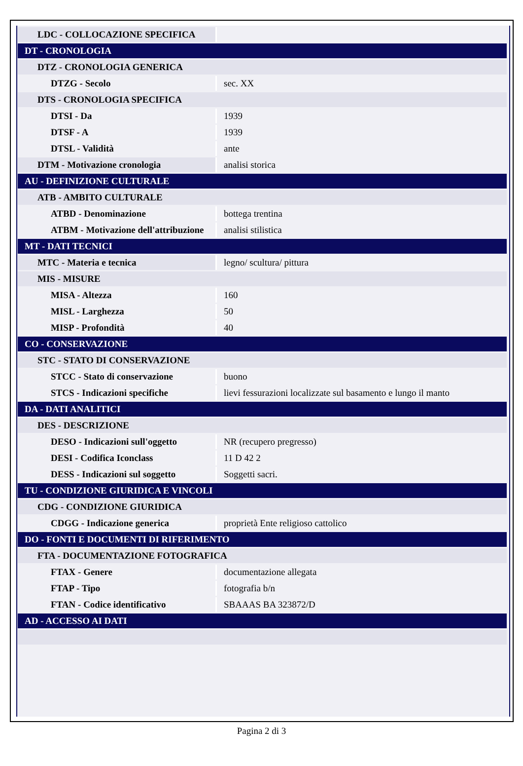| LDC - COLLOCAZIONE SPECIFICA | |
| DT - CRONOLOGIA | |
| DTZ - CRONOLOGIA GENERICA | |
| DTZG - Secolo | sec. XX |
| DTS - CRONOLOGIA SPECIFICA | |
| DTSI - Da | 1939 |
| DTSF - A | 1939 |
| DTSL - Validità | ante |
| DTM - Motivazione cronologia | analisi storica |
| AU - DEFINIZIONE CULTURALE | |
| ATB - AMBITO CULTURALE | |
| ATBD - Denominazione | bottega trentina |
| ATBM - Motivazione dell'attribuzione | analisi stilistica |
| MT - DATI TECNICI | |
| MTC - Materia e tecnica | legno/ scultura/ pittura |
| MIS - MISURE | |
| MISA - Altezza | 160 |
| MISL - Larghezza | 50 |
| MISP - Profondità | 40 |
| CO - CONSERVAZIONE | |
| STC - STATO DI CONSERVAZIONE | |
| STCC - Stato di conservazione | buono |
| STCS - Indicazioni specifiche | lievi fessurazioni localizzate sul basamento e lungo il manto |
| DA - DATI ANALITICI | |
| DES - DESCRIZIONE | |
| DESO - Indicazioni sull'oggetto | NR (recupero pregresso) |
| DESI - Codifica Iconclass | 11 D 42 2 |
| DESS - Indicazioni sul soggetto | Soggetti sacri. |
| TU - CONDIZIONE GIURIDICA E VINCOLI | |
| CDG - CONDIZIONE GIURIDICA | |
| CDGG - Indicazione generica | proprietà Ente religioso cattolico |
| DO - FONTI E DOCUMENTI DI RIFERIMENTO | |
| FTA - DOCUMENTAZIONE FOTOGRAFICA | |
| FTAX - Genere | documentazione allegata |
| FTAP - Tipo | fotografia b/n |
| FTAN - Codice identificativo | SBAAAS BA 323872/D |
| AD - ACCESSO AI DATI | |
Pagina 2 di 3